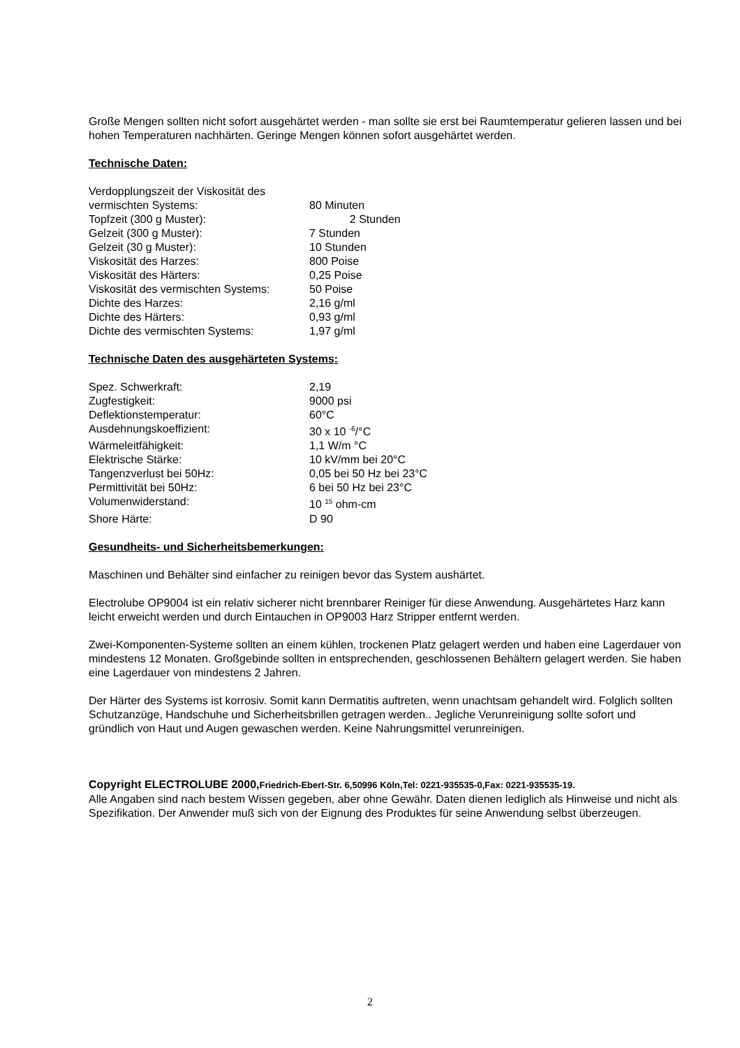Große Mengen sollten nicht sofort ausgehärtet werden - man sollte sie erst bei Raumtemperatur gelieren lassen und bei hohen Temperaturen nachhärten. Geringe Mengen können sofort ausgehärtet werden.
Technische Daten:
| Verdopplungszeit der Viskosität des vermischten Systems: | 80 Minuten |
| Topfzeit (300 g Muster): | 2 Stunden |
| Gelzeit (300 g Muster): | 7 Stunden |
| Gelzeit (30 g Muster): | 10 Stunden |
| Viskosität des Harzes: | 800 Poise |
| Viskosität des Härters: | 0,25 Poise |
| Viskosität des vermischten Systems: | 50 Poise |
| Dichte des Harzes: | 2,16 g/ml |
| Dichte des Härters: | 0,93 g/ml |
| Dichte des vermischten Systems: | 1,97 g/ml |
Technische Daten des ausgehärteten Systems:
| Spez. Schwerkraft: | 2,19 |
| Zugfestigkeit: | 9000 psi |
| Deflektionstemperatur: | 60°C |
| Ausdehnungskoeffizient: | 30 x 10 <sup>-6</sup>/°C |
| Wärmeleitfähigkeit: | 1,1 W/m °C |
| Elektrische Stärke: | 10 kV/mm bei 20°C |
| Tangenzverlust bei 50Hz: | 0,05 bei 50 Hz bei 23°C |
| Permittivität bei 50Hz: | 6 bei 50 Hz bei 23°C |
| Volumenwiderstand: | 10 <sup>15</sup> ohm-cm |
| Shore Härte: | D 90 |
Gesundheits- und Sicherheitsbemerkungen:
Maschinen und Behälter sind einfacher zu reinigen bevor das System aushärtet.
Electrolube OP9004 ist ein relativ sicherer nicht brennbarer Reiniger für diese Anwendung. Ausgehärtetes Harz kann leicht erweicht werden und durch Eintauchen in OP9003 Harz Stripper entfernt werden.
Zwei-Komponenten-Systeme sollten an einem kühlen, trockenen Platz gelagert werden und haben eine Lagerdauer von mindestens 12 Monaten. Großgebinde sollten in entsprechenden, geschlossenen Behältern gelagert werden. Sie haben eine Lagerdauer von mindestens 2 Jahren.
Der Härter des Systems ist korrosiv. Somit kann Dermatitis auftreten, wenn unachtsam gehandelt wird. Folglich sollten Schutzanzüge, Handschuhe und Sicherheitsbrillen getragen werden.. Jegliche Verunreinigung sollte sofort und gründlich von Haut und Augen gewaschen werden. Keine Nahrungsmittel verunreinigen.
Copyright ELECTROLUBE 2000,Friedrich-Ebert-Str. 6,50996 Köln,Tel: 0221-935535-0,Fax: 0221-935535-19.
Alle Angaben sind nach bestem Wissen gegeben, aber ohne Gewähr. Daten dienen lediglich als Hinweise und nicht als Spezifikation. Der Anwender muß sich von der Eignung des Produktes für seine Anwendung selbst überzeugen.
2